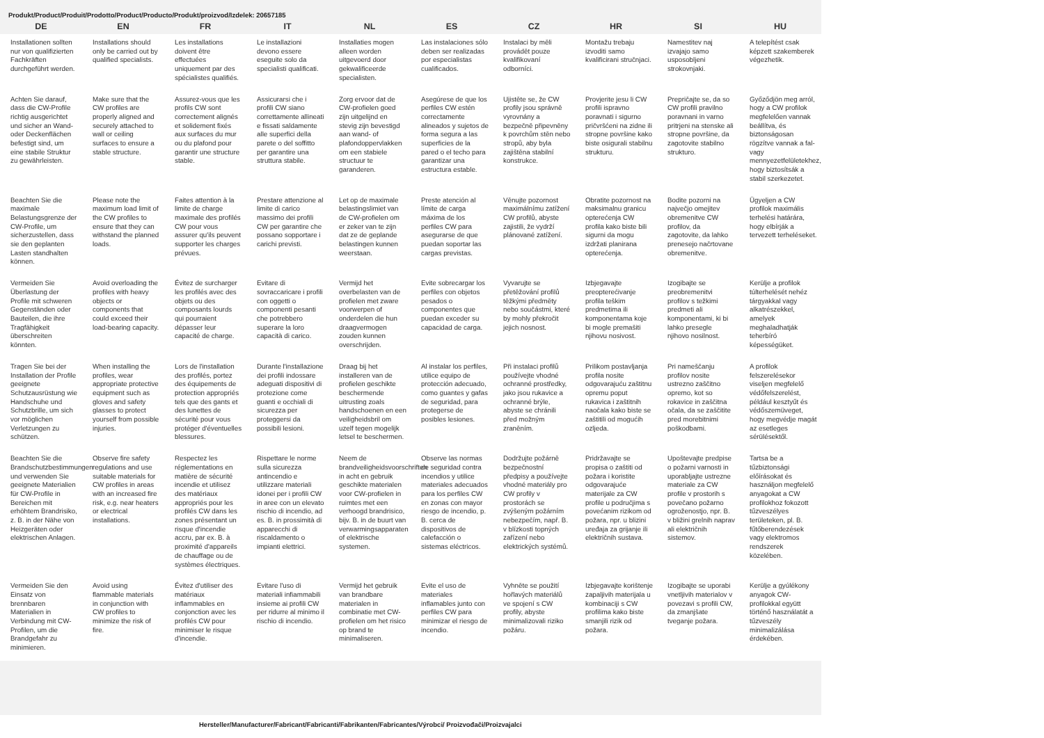Produkt/Product/Produit/Prodotto/Product/Producto/Produkt/proizvod/Izdelek: 20657185
| DE | EN | FR | IT | NL | ES | CZ | HR | SI | HU |
| --- | --- | --- | --- | --- | --- | --- | --- | --- | --- |
| Installationen sollten nur von qualifizierten Fachkräften durchgeführt werden. | Installations should only be carried out by qualified specialists. | Les installations doivent être effectuées uniquement par des spécialistes qualifiés. | Le installazioni devono essere eseguite solo da specialisti qualificati. | Installaties mogen alleen worden uitgevoerd door gekwalificeerde specialisten. | Las instalaciones sólo deben ser realizadas por especialistas cualificados. | Instalaci by měli provádět pouze kvalifikovaní odborníci. | Montažu trebaju izvoditi samo kvalificirani stručnjaci. | Namestitev naj izvajajo samo usposobljeni strokovnjaki. | A telepítést csak képzett szakemberek végezhetik. |
| Achten Sie darauf, dass die CW-Profile richtig ausgerichtet und sicher an Wand- oder Deckenflächen befestigt sind, um eine stabile Struktur zu gewährleisten. | Make sure that the CW profiles are properly aligned and securely attached to wall or ceiling surfaces to ensure a stable structure. | Assurez-vous que les profils CW sont correctement alignés et solidement fixés aux surfaces du mur ou du plafond pour garantir une structure stable. | Assicurarsi che i profili CW siano correttamente allineati e fissati saldamente alle superfici della parete o del soffitto per garantire una struttura stabile. | Zorg ervoor dat de CW-profielen goed zijn uitgelijnd en stevig zijn bevestigd aan wand- of plafondoppervlakken om een stabiele structuur te garanderen. | Asegúrese de que los perfiles CW estén correctamente alineados y sujetos de forma segura a las superficies de la pared o el techo para garantizar una estructura estable. | Ujistěte se, že CW profily jsou správně vyrovnány a bezpečně připevněny k povrchům stěn nebo stropů, aby byla zajištěna stabilní konstrukce. | Provjerite jesu li CW profili ispravno poravnati i sigurno pričvršćeni na zidne ili stropne površine kako biste osigurali stabilnu strukturu. | Prepričajte se, da so CW profili pravilno poravnani in varno pritrjeni na stenske ali stropne površine, da zagotovite stabilno strukturo. | Győződjön meg arról, hogy a CW profilok megfelelően vannak beállítva, és biztonságosan rögzítve vannak a fal- vagy mennyezetfelületekhez, hogy biztosítsák a stabil szerkezetet. |
| Beachten Sie die maximale Belastungsgrenze der CW-Profile, um sicherzustellen, dass sie den geplanten Lasten standhalten können. | Please note the maximum load limit of the CW profiles to ensure that they can withstand the planned loads. | Faites attention à la limite de charge maximale des profilés CW pour vous assurer qu'ils peuvent supporter les charges prévues. | Prestare attenzione al limite di carico massimo dei profili CW per garantire che possano sopportare i carichi previsti. | Let op de maximale belastingslimiet van de CW-profielen om er zeker van te zijn dat ze de geplande belastingen kunnen weerstaan. | Preste atención al límite de carga máxima de los perfiles CW para asegurarse de que puedan soportar las cargas previstas. | Věnujte pozornost maximálnímu zatížení CW profilů, abyste zajistili, že vydrží plánované zatížení. | Obratite pozornost na maksimalnu granicu opterećenja CW profila kako biste bili sigurni da mogu izdržati planirana opterećenja. | Bodite pozorni na največjo omejitev obremenitve CW profilov, da zagotovite, da lahko prenesejo načrtovane obremenitve. | Ügyeljen a CW profilok maximális terhelési határára, hogy elbírják a tervezett terheléseket. |
| Vermeiden Sie Überlastung der Profile mit schweren Gegenständen oder Bauteilen, die ihre Tragfähigkeit überschreiten könnten. | Avoid overloading the profiles with heavy objects or components that could exceed their load-bearing capacity. | Évitez de surcharger les profilés avec des objets ou des composants lourds qui pourraient dépasser leur capacité de charge. | Evitare di sovraccaricare i profili con oggetti o componenti pesanti che potrebbero superare la loro capacità di carico. | Vermijd het overbelasten van de profielen met zware voorwerpen of onderdelen die hun draagvermogen zouden kunnen overschrijden. | Evite sobrecargar los perfiles con objetos pesados o componentes que puedan exceder su capacidad de carga. | Vyvarujte se přetěžování profilů těžkými předměty nebo součástmi, které by mohly překročit jejich nosnost. | Izbjegavajte preopterećivanje profila teškim predmetima ili komponentama koje bi mogle premašiti njihovu nosivost. | Izogibajte se preobremenitvi profilov s težkimi predmeti ali komponentami, ki bi lahko presegle njihovo nosilnost. | Kerülje a profilok túlterhelését nehéz tárgyakkal vagy alkatrészekkel, amelyek meghaladhatják teherbíró képességüket. |
| Tragen Sie bei der Installation der Profile geeignete Schutzausrüstung wie Handschuhe und Schutzbrille, um sich vor möglichen Verletzungen zu schützen. | When installing the profiles, wear appropriate protective equipment such as gloves and safety glasses to protect yourself from possible injuries. | Lors de l'installation des profilés, portez des équipements de protection appropriés tels que des gants et des lunettes de sécurité pour vous protéger d'éventuelles blessures. | Durante l'installazione dei profili indossare adeguati dispositivi di protezione come guanti e occhiali di sicurezza per proteggersi da possibili lesioni. | Draag bij het installeren van de profielen geschikte beschermende uitrusting zoals handschoenen en een veiligheidsbril om uzelf tegen mogelijk letsel te beschermen. | Al instalar los perfiles, utilice equipo de protección adecuado, como guantes y gafas de seguridad, para protegerse de posibles lesiones. | Při instalaci profilů používejte vhodné ochranné prostředky, jako jsou rukavice a ochranné brýle, abyste se chránili před možným zraněním. | Prilikom postavljanja profila nosite odgovarajuću zaštitnu opremu poput rukavica i zaštitnih naočala kako biste se zaštitili od mogućih ozljeda. | Pri nameščanju profilov nosite ustrezno zaščitno opremo, kot so rokavice in zaščitna očala, da se zaščitite pred morebitnimi poškodbami. | A profilok felszerelésekor viseljen megfelelő védőfelszerelést, például kesztyűt és védőszemüveget, hogy megvédje magát az esetleges sérülésektől. |
| Beachten Sie die Brandschutzbestimmungen und verwenden Sie geeignete Materialien für CW-Profile in Bereichen mit erhöhtem Brandrisiko, z. B. in der Nähe von Heizgeräten oder elektrischen Anlagen. | Observe fire safety regulations and use suitable materials for CW profiles in areas with an increased fire risk, e.g. near heaters or electrical installations. | Respectez les réglementations en matière de sécurité incendie et utilisez des matériaux appropriés pour les profilés CW dans les zones présentant un risque d'incendie accru, par ex. B. à proximité d'appareils de chauffage ou de systèmes électriques. | Rispettare le norme sulla sicurezza antincendio e utilizzare materiali idonei per i profili CW in aree con un elevato rischio di incendio, ad es. B. in prossimità di apparecchi di riscaldamento o impianti elettrici. | Neem de brandveiligheidsvoorschriften in acht en gebruik geschikte materialen voor CW-profielen in ruimtes met een verhoogd brandrisico, bijv. B. in de buurt van verwarmingsapparaten of elektrische systemen. | Observe las normas de seguridad contra incendios y utilice materiales adecuados para los perfiles CW en zonas con mayor riesgo de incendio, p. B. cerca de dispositivos de calefacción o sistemas eléctricos. | Dodržujte požárně bezpečnostní předpisy a používejte vhodné materiály pro CW profily v prostorách se zvýšeným požárním nebezpečím, např. B. v blízkosti topných zařízení nebo elektrických systémů. | Pridržavajte se propisa o zaštiti od požara i koristite odgovarajuće materijale za CW profile u područjima s povećanim rizikom od požara, npr. u blizini uređaja za grijanje ili električnih sustava. | Upoštevajte predpise o požarni varnosti in uporabljajte ustrezne materiale za CW profile v prostorih s povečano požarno ogroženostjo, npr. B. v bližini grelnih naprav ali električnih sistemov. | Tartsa be a tűzbiztonsági előírásokat és használjon megfelelő anyagokat a CW profilokhoz fokozott tűzveszélyes területeken, pl. B. fűtőberendezések vagy elektromos rendszerek közelében. |
| Vermeiden Sie den Einsatz von brennbaren Materialien in Verbindung mit CW-Profilen, um die Brandgefahr zu minimieren. | Avoid using flammable materials in conjunction with CW profiles to minimize the risk of fire. | Évitez d'utiliser des matériaux inflammables en conjonction avec les profilés CW pour minimiser le risque d'incendie. | Evitare l'uso di materiali infiammabili insieme ai profili CW per ridurre al minimo il rischio di incendio. | Vermijd het gebruik van brandbare materialen in combinatie met CW-profielen om het risico op brand te minimaliseren. | Evite el uso de materiales inflamables junto con perfiles CW para minimizar el riesgo de incendio. | Vyhněte se použití hořlavých materiálů ve spojení s CW profily, abyste minimalizovali riziko požáru. | Izbjegavajte korištenje zapaljivih materijala u kombinaciji s CW profilima kako biste smanjili rizik od požara. | Izogibajte se uporabi vnetljivih materialov v povezavi s profili CW, da zmanjšate tveganje požara. | Kerülje a gyúlékony anyagok CW-profilokkal együtt történő használatát a tűzveszély minimalizálása érdekében. |
Hersteller/Manufacturer/Fabricant/Fabricanti/Fabrikanten/Fabricantes/Výrobci/ Proizvođači/Proizvajalci